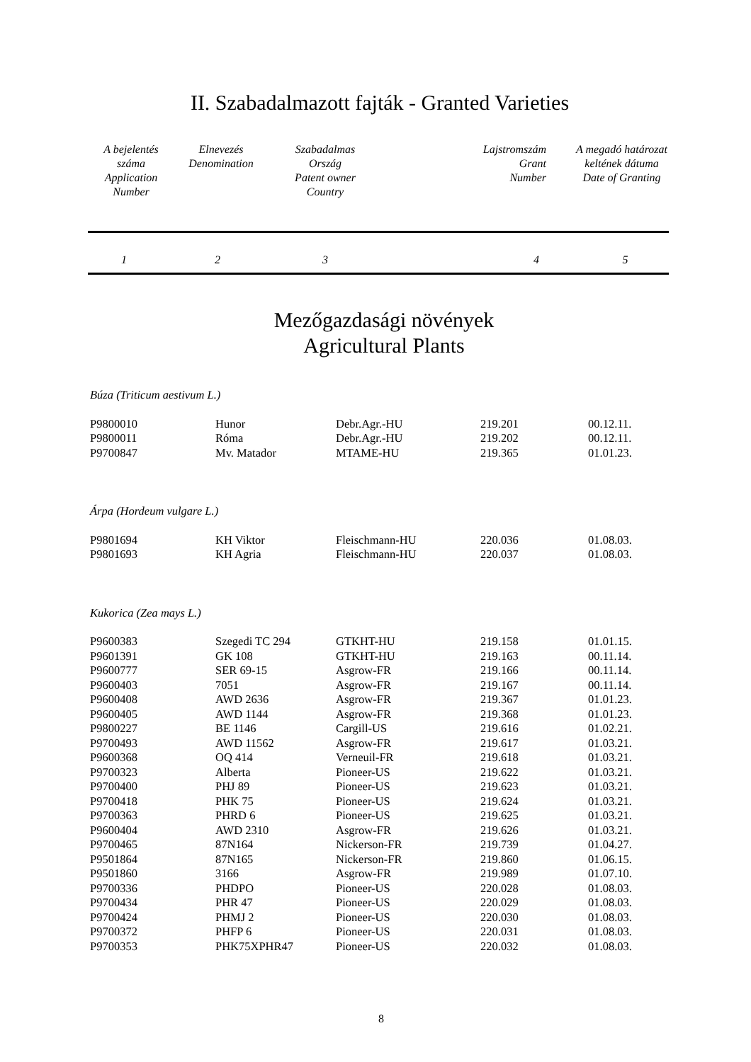II. Szabadalmazott fajták - Granted Varieties
| A bejelentés száma Application Number | Elnevezés Denomination | Szabadalmas Ország Patent owner Country | Lajstromszám Grant Number | A megadó határozat keltének dátuma Date of Granting |
| 1 | 2 | 3 | 4 | 5 |
Mezőgazdasági növények
Agricultural Plants
| Búza (Triticum aestivum L.) | | | | |
| P9800010 | Hunor | Debr.Agr.-HU | 219.201 | 00.12.11. |
| P9800011 | Róma | Debr.Agr.-HU | 219.202 | 00.12.11. |
| P9700847 | Mv. Matador | MTAME-HU | 219.365 | 01.01.23. |
| Árpa (Hordeum vulgare L.) | | | | |
| P9801694 | KH Viktor | Fleischmann-HU | 220.036 | 01.08.03. |
| P9801693 | KH Agria | Fleischmann-HU | 220.037 | 01.08.03. |
| Kukorica (Zea mays L.) | | | | |
| P9600383 | Szegedi TC 294 | GTKHT-HU | 219.158 | 01.01.15. |
| P9601391 | GK 108 | GTKHT-HU | 219.163 | 00.11.14. |
| P9600777 | SER 69-15 | Asgrow-FR | 219.166 | 00.11.14. |
| P9600403 | 7051 | Asgrow-FR | 219.167 | 00.11.14. |
| P9600408 | AWD 2636 | Asgrow-FR | 219.367 | 01.01.23. |
| P9600405 | AWD 1144 | Asgrow-FR | 219.368 | 01.01.23. |
| P9800227 | BE 1146 | Cargill-US | 219.616 | 01.02.21. |
| P9700493 | AWD 11562 | Asgrow-FR | 219.617 | 01.03.21. |
| P9600368 | OQ 414 | Verneuil-FR | 219.618 | 01.03.21. |
| P9700323 | Alberta | Pioneer-US | 219.622 | 01.03.21. |
| P9700400 | PHJ 89 | Pioneer-US | 219.623 | 01.03.21. |
| P9700418 | PHK 75 | Pioneer-US | 219.624 | 01.03.21. |
| P9700363 | PHRD 6 | Pioneer-US | 219.625 | 01.03.21. |
| P9600404 | AWD 2310 | Asgrow-FR | 219.626 | 01.03.21. |
| P9700465 | 87N164 | Nickerson-FR | 219.739 | 01.04.27. |
| P9501864 | 87N165 | Nickerson-FR | 219.860 | 01.06.15. |
| P9501860 | 3166 | Asgrow-FR | 219.989 | 01.07.10. |
| P9700336 | PHDPO | Pioneer-US | 220.028 | 01.08.03. |
| P9700434 | PHR 47 | Pioneer-US | 220.029 | 01.08.03. |
| P9700424 | PHMJ 2 | Pioneer-US | 220.030 | 01.08.03. |
| P9700372 | PHFP 6 | Pioneer-US | 220.031 | 01.08.03. |
| P9700353 | PHK75XPHR47 | Pioneer-US | 220.032 | 01.08.03. |
8